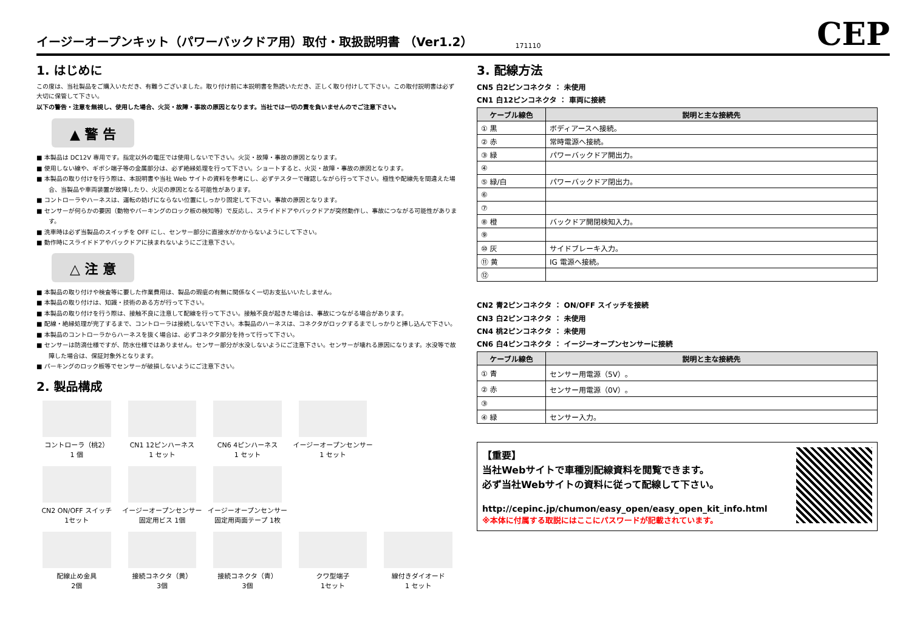イージーオープンキット（パワーバックドア用）取付・取扱説明書 （Ver1.2）
171110 CEP
1. はじめに
この度は、当社製品をご購入いただき、有難うございました。取り付け前に本説明書を熟読いただき、正しく取り付けして下さい。この取付説明書は必ず大切に保管して下さい。
以下の警告・注意を無視し、使用した場合、火災・故障・事故の原因となります。当社では一切の責を負いませんのでご注意下さい。
▲ 警 告
■ 本製品は DC12V 専用です。指定以外の電圧では使用しないで下さい。火災・故障・事故の原因となります。
■ 使用しない線や、ギボシ端子等の金属部分は、必ず絶縁処理を行って下さい。ショートすると、火災・故障・事故の原因となります。
■ 本製品の取り付けを行う際は、本説明書や当社 Web サイトの資料を参考にし、必ずテスターで確認しながら行って下さい。極性や配線先を間違えた場合、当製品や車両装置が故障したり、火災の原因となる可能性があります。
■ コントローラやハーネスは、運転の妨げにならない位置にしっかり固定して下さい。事故の原因となります。
■ センサーが何らかの要因（動物やパーキングのロック板の検知等）で反応し、スライドドアやバックドアが突然動作し、事故につながる可能性があります。
■ 洗車時は必ず当製品のスイッチを OFF にし、センサー部分に直接水がかからないようにして下さい。
■ 動作時にスライドドアやバックドアに挟まれないようにご注意下さい。
△ 注 意
■ 本製品の取り付けや検査等に要した作業費用は、製品の瑕疵の有無に関係なく一切お支払いいたしません。
■ 本製品の取り付けは、知識・技術のある方が行って下さい。
■ 本製品の取り付けを行う際は、接触不良に注意して配線を行って下さい。接触不良が起きた場合は、事故につながる場合があります。
■ 配線・絶縁処理が完了するまで、コントローラは接続しないで下さい。本製品のハーネスは、コネクタがロックするまでしっかりと挿し込んで下さい。
■ 本製品のコントローラからハーネスを抜く場合は、必ずコネクタ部分を持って行って下さい。
■ センサーは防滴仕様ですが、防水仕様ではありません。センサー部分が水没しないようにご注意下さい。センサーが壊れる原因になります。水没等で故障した場合は、保証対象外となります。
■ パーキングのロック板等でセンサーが破損しないようにご注意下さい。
2. 製品構成
コントローラ（桃2）
1 個
CN1 12ピンハーネス
1 セット
CN6 4ピンハーネス
1 セット
イージーオープンセンサー
1 セット
CN2 ON/OFF スイッチ
1セット
イージーオープンセンサー
固定用ビス 1個
イージーオープンセンサー
固定用両面テープ 1枚
配線止め金具
2個
接続コネクタ（黄）
3個
接続コネクタ（青）
3個
クワ型端子
1セット
線付きダイオード
1 セット
3. 配線方法
CN5 白2ピンコネクタ ： 未使用
CN1 白12ピンコネクタ ： 車両に接続
| ケーブル線色 | 説明と主な接続先 |
| --- | --- |
| ① 黒 | ボディアースへ接続。 |
| ② 赤 | 常時電源へ接続。 |
| ③ 緑 | パワーバックドア開出力。 |
| ④ | |
| ⑤ 緑/白 | パワーバックドア閉出力。 |
| ⑥ | |
| ⑦ | |
| ⑧ 橙 | バックドア開閉検知入力。 |
| ⑨ | |
| ⑩ 灰 | サイドブレーキ入力。 |
| ⑪ 黄 | IG 電源へ接続。 |
| ⑫ | |
CN2 青2ピンコネクタ ： ON/OFF スイッチを接続
CN3 白2ピンコネクタ ： 未使用
CN4 桃2ピンコネクタ ： 未使用
CN6 白4ピンコネクタ ： イージーオープンセンサーに接続
| ケーブル線色 | 説明と主な接続先 |
| --- | --- |
| ① 青 | センサー用電源（5V）。 |
| ② 赤 | センサー用電源（0V）。 |
| ③ | |
| ④ 緑 | センサー入力。 |
【重要】
当社Webサイトで車種別配線資料を閲覧できます。
必ず当社Webサイトの資料に従って配線して下さい。
http://cepinc.jp/chumon/easy_open/easy_open_kit_info.html
※本体に付属する取説にはここにパスワードが記載されています。